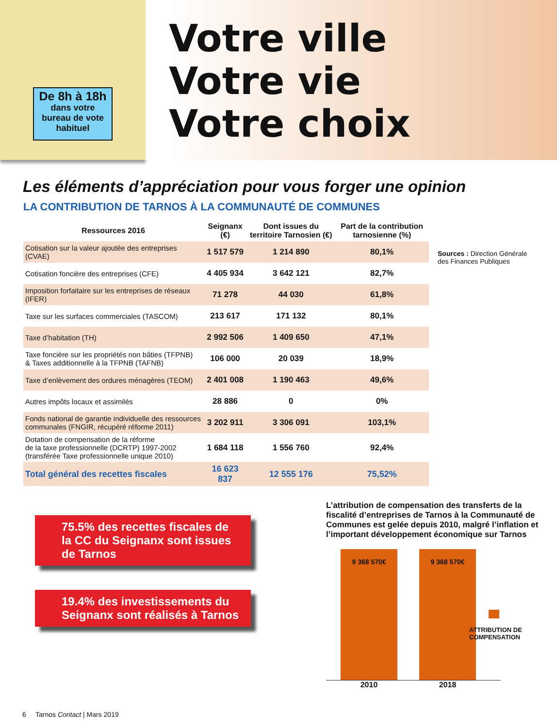De 8h à 18h
dans votre
bureau de vote
habituel
Votre ville
Votre vie
Votre choix
Les éléments d’appréciation pour vous forger une opinion
LA CONTRIBUTION DE TARNOS À LA COMMUNAUTÉ DE COMMUNES
| Ressources 2016 | Seignanx (€) | Dont issues du territoire Tarnosien (€) | Part de la contribution tarnosienne (%) |
| --- | --- | --- | --- |
| Cotisation sur la valeur ajoutée des entreprises (CVAE) | 1 517 579 | 1 214 890 | 80,1% |
| Cotisation foncière des entreprises (CFE) | 4 405 934 | 3 642 121 | 82,7% |
| Imposition forfaitaire sur les entreprises de réseaux (IFER) | 71 278 | 44 030 | 61,8% |
| Taxe sur les surfaces commerciales (TASCOM) | 213 617 | 171 132 | 80,1% |
| Taxe d’habitation (TH) | 2 992 506 | 1 409 650 | 47,1% |
| Taxe foncière sur les propriétés non bâties (TFPNB) & Taxes additionnelle à la TFPNB (TAFNB) | 106 000 | 20 039 | 18,9% |
| Taxe d’enlèvement des ordures ménagères (TEOM) | 2 401 008 | 1 190 463 | 49,6% |
| Autres impôts locaux et assimilés | 28 886 | 0 | 0% |
| Fonds national de garantie individuelle des ressources communales (FNGIR, récupéré réforme 2011) | 3 202 911 | 3 306 091 | 103,1% |
| Dotation de compensation de la réforme de la taxe professionnelle (DCRTP) 1997-2002 (transférée Taxe professionnelle unique 2010) | 1 684 118 | 1 556 760 | 92,4% |
| Total général des recettes fiscales | 16 623 837 | 12 555 176 | 75,52% |
Sources : Direction Générale des Finances Publiques
75.5% des recettes fiscales de la CC du Seignanx sont issues de Tarnos
19.4% des investissements du Seignanx sont réalisés à Tarnos
L’attribution de compensation des transferts de la fiscalité d’entreprises de Tarnos à la Communauté de Communes est gelée depuis 2010, malgré l’inflation et l’important développement économique sur Tarnos
9 368 570€
9 368 570€
2010 2018
ATTRIBUTION DE
COMPENSATION
6 Tarnos Contact | Mars 2019